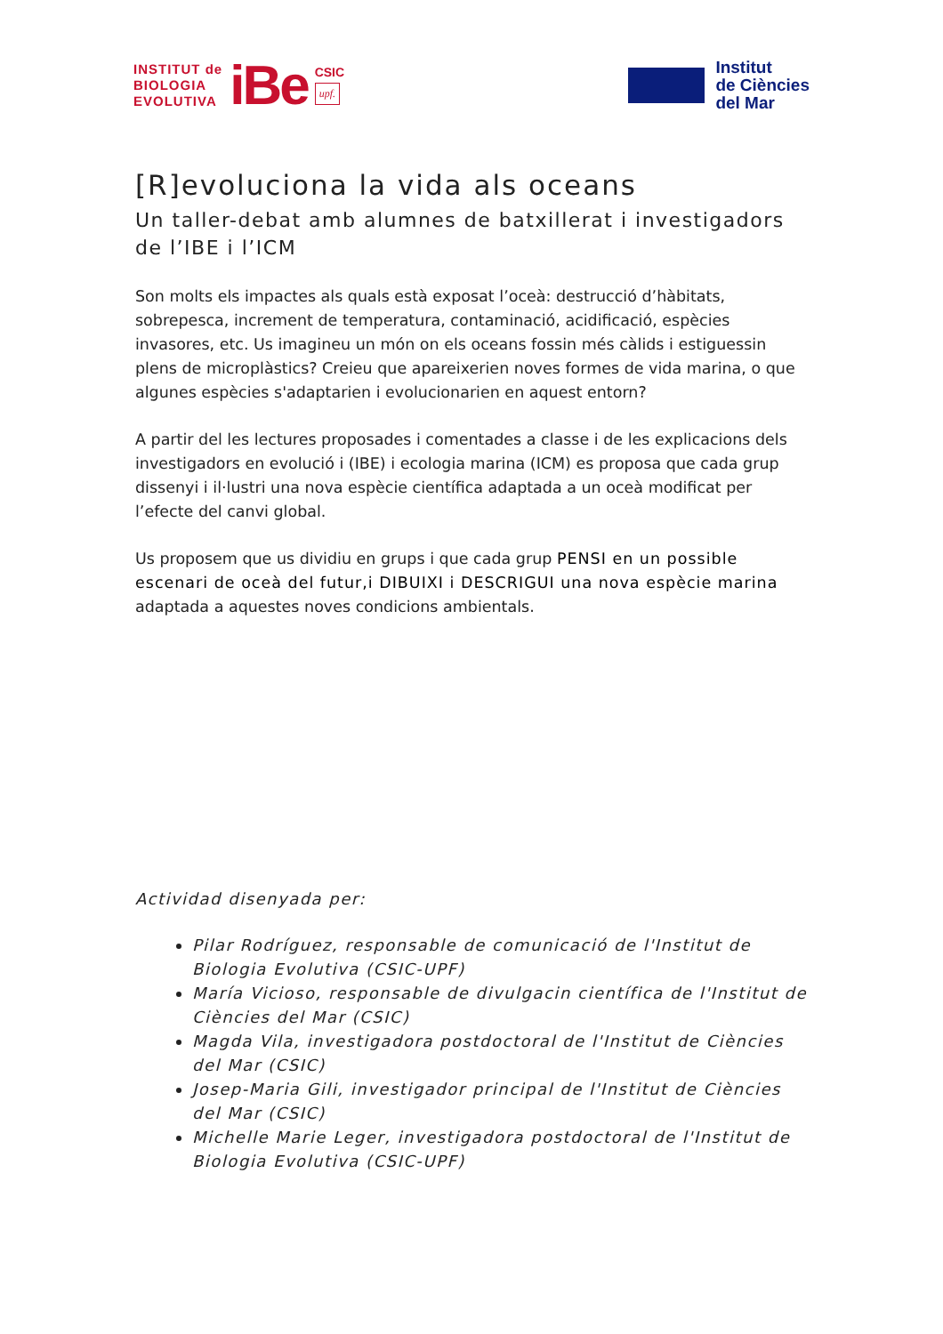INSTITUT de
BIOLOGIA
EVOLUTIVA
iBe
CSIC
upf.
Institut
de Ciències
del Mar
[R]evoluciona la vida als oceans
Un taller-debat amb alumnes de batxillerat i investigadors de l’IBE i l’ICM
Son molts els impactes als quals està exposat l’oceà: destrucció d’hàbitats, sobrepesca, increment de temperatura, contaminació, acidificació, espècies invasores, etc. Us imagineu un món on els oceans fossin més càlids i estiguessin plens de microplàstics? Creieu que apareixerien noves formes de vida marina, o que algunes espècies s'adaptarien i evolucionarien en aquest entorn?
A partir del les lectures proposades i comentades a classe i de les explicacions dels investigadors en evolució i (IBE) i ecologia marina (ICM) es proposa que cada grup dissenyi i il·lustri una nova espècie científica adaptada a un oceà modificat per l’efecte del canvi global.
Us proposem que us dividiu en grups i que cada grup PENSI en un possible escenari de oceà del futur,i DIBUIXI i DESCRIGUI una nova espècie marina adaptada a aquestes noves condicions ambientals.
Actividad disenyada per:
Pilar Rodríguez, responsable de comunicació de l'Institut de Biologia Evolutiva (CSIC-UPF)
María Vicioso, responsable de divulgacin científica de l'Institut de Ciències del Mar (CSIC)
Magda Vila, investigadora postdoctoral de l'Institut de Ciències del Mar (CSIC)
Josep-Maria Gili, investigador principal de l'Institut de Ciències del Mar (CSIC)
Michelle Marie Leger, investigadora postdoctoral de l'Institut de Biologia Evolutiva (CSIC-UPF)